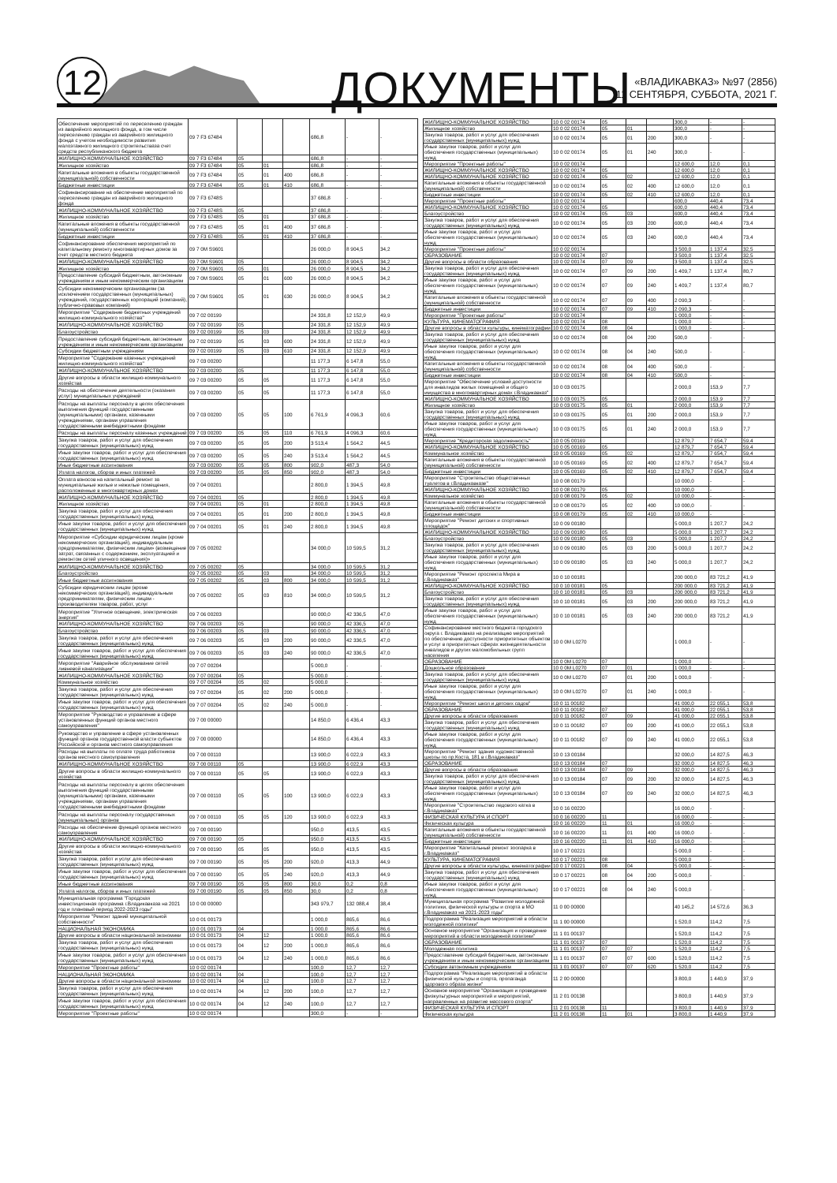12 ДОКУМЕНТЫ
«ВЛАДИКАВКАЗ» №97 (2856)
11 СЕНТЯБРЯ, СУББОТА, 2021 Г.
| Обеспечение мероприятий по переселению граждан из аварийного жилищного фонда, в том числе переселению граждан из аварийного жилищного фонда с учетом необходимости развития малоэтажного жилищного строительстваза счет средств республиканского бюджета | 09 7 F3 67484 | | | | 686,8 | - | - |
| ЖИЛИЩНО-КОММУНАЛЬНОЕ ХОЗЯЙСТВО | 09 7 F3 67484 | 05 | | | 686,8 | - | - |
| Жилищное хозяйство | 09 7 F3 67484 | 05 | 01 | | 686,8 | - | - |
| Капитальные вложения в объекты государственной (муниципальной) собственности | 09 7 F3 67484 | 05 | 01 | 400 | 686,8 | - | - |
| Бюджетные инвестиции | 09 7 F3 67484 | 05 | 01 | 410 | 686,8 | - | - |
| Софинансирование на обеспечение мероприятий по переселению граждан из аварийного жилищного фонда | 09 7 F3 6748S | | | | 37 686,8 | - | - |
| ЖИЛИЩНО-КОММУНАЛЬНОЕ ХОЗЯЙСТВО | 09 7 F3 6748S | 05 | | | 37 686,8 | - | - |
| Жилищное хозяйство | 09 7 F3 6748S | 05 | 01 | | 37 686,8 | - | - |
| Капитальные вложения в объекты государственной (муниципальной) собственности | 09 7 F3 6748S | 05 | 01 | 400 | 37 686,8 | - | - |
| Бюджетные инвестиции | 09 7 F3 6748S | 05 | 01 | 410 | 37 686,8 | - | - |
| Софинансирование обеспечения мероприятий по капитальному ремонту многоквартирных домов за счет средств местного бюджета | 09 7 0M S9601 | | | | 26 000,0 | 8 904,5 | 34,2 |
| ЖИЛИЩНО-КОММУНАЛЬНОЕ ХОЗЯЙСТВО | 09 7 0M S9601 | 05 | | | 26 000,0 | 8 904,5 | 34,2 |
| Жилищное хозяйство | 09 7 0M S9601 | 05 | 01 | | 26 000,0 | 8 904,5 | 34,2 |
| Предоставление субсидий бюджетным, автономным учреждениям и иным некоммерческим организациям | 09 7 0M S9601 | 05 | 01 | 600 | 26 000,0 | 8 904,5 | 34,2 |
| Субсидии некоммерческим организациям (за исключением государственных (муниципальных) учреждений, государственных корпораций (компаний), публично-правовых компаний) | 09 7 0M S9601 | 05 | 01 | 630 | 26 000,0 | 8 904,5 | 34,2 |
| Мероприятие "Содержание бюджетных учреждений жилищно-коммунального хозяйства" | 09 7 02 00199 | | | | 24 331,8 | 12 152,9 | 49,9 |
| ЖИЛИЩНО-КОММУНАЛЬНОЕ ХОЗЯЙСТВО | 09 7 02 00199 | 05 | | | 24 331,8 | 12 152,9 | 49,9 |
| Благоустройство | 09 7 02 00199 | 05 | 03 | | 24 331,8 | 12 152,9 | 49,9 |
| Предоставление субсидий бюджетным, автономным учреждениям и иным некоммерческим организациям | 09 7 02 00199 | 05 | 03 | 600 | 24 331,8 | 12 152,9 | 49,9 |
| Субсидии бюджетным учреждениям | 09 7 02 00199 | 05 | 03 | 610 | 24 331,8 | 12 152,9 | 49,9 |
| Мероприятие "Содержание казенных учреждений жилищно-коммунального хозяйства" | 09 7 03 00200 | | | | 11 177,3 | 6 147,8 | 55,0 |
| ЖИЛИЩНО-КОММУНАЛЬНОЕ ХОЗЯЙСТВО | 09 7 03 00200 | 05 | | | 11 177,3 | 6 147,8 | 55,0 |
| Другие вопросы в области жилищно-коммунального хозяйства | 09 7 03 00200 | 05 | 05 | | 11 177,3 | 6 147,8 | 55,0 |
| Расходы на обеспечение деятельности (оказания услуг) муниципальных учреждений | 09 7 03 00200 | 05 | 05 | | 11 177,3 | 6 147,8 | 55,0 |
| Расходы на выплаты персоналу в целях обеспечения выполнения функций государственными (муниципальными) органами, казенными учреждениями, органами управления государственными внебюджетными фондами | 09 7 03 00200 | 05 | 05 | 100 | 6 761,9 | 4 096,3 | 60,6 |
| Расходы на выплаты персоналу казенных учреждений | 09 7 03 00200 | 05 | 05 | 110 | 6 761,9 | 4 096,3 | 60,6 |
| Закупка товаров, работ и услуг для обеспечения государственных (муниципальных) нужд | 09 7 03 00200 | 05 | 05 | 200 | 3 513,4 | 1 564,2 | 44,5 |
| Иные закупки товаров, работ и услуг для обеспечения государственных (муниципальных) нужд | 09 7 03 00200 | 05 | 05 | 240 | 3 513,4 | 1 564,2 | 44,5 |
| Иные бюджетные ассигнования | 09 7 03 00200 | 05 | 05 | 800 | 902,0 | 487,3 | 54,0 |
| Уплата налогов, сборов и иных платежей | 09 7 03 00200 | 05 | 05 | 850 | 902,0 | 487,3 | 54,0 |
| Оплата взносов на капитальный ремонт за муниципальные жилые и нежилые помещения, расположенные в многоквартирных домах | 09 7 04 00201 | | | | 2 800,0 | 1 394,5 | 49,8 |
| ЖИЛИЩНО-КОММУНАЛЬНОЕ ХОЗЯЙСТВО | 09 7 04 00201 | 05 | | | 2 800,0 | 1 394,5 | 49,8 |
| Жилищное хозяйство | 09 7 04 00201 | 05 | 01 | | 2 800,0 | 1 394,5 | 49,8 |
| Закупка товаров, работ и услуг для обеспечения государственных (муниципальных) нужд | 09 7 04 00201 | 05 | 01 | 200 | 2 800,0 | 1 394,5 | 49,8 |
| Иные закупки товаров, работ и услуг для обеспечения государственных (муниципальных) нужд | 09 7 04 00201 | 05 | 01 | 240 | 2 800,0 | 1 394,5 | 49,8 |
| Мероприятие «Субсидии юридическим лицам (кроме некоммерческих организаций), индивидуальным предпринимателям, физическим лицам» (возмещение затрат, связанных с содержанием, эксплуатацией и ремонтом сетей уличного освещения)» | 09 7 05 00202 | | | | 34 000,0 | 10 599,5 | 31,2 |
| ЖИЛИЩНО-КОММУНАЛЬНОЕ ХОЗЯЙСТВО | 09 7 05 00202 | 05 | | | 34 000,0 | 10 599,5 | 31,2 |
| Благоустройство | 09 7 05 00202 | 05 | 03 | | 34 000,0 | 10 599,5 | 31,2 |
| Иные бюджетные ассигнования | 09 7 05 00202 | 05 | 03 | 800 | 34 000,0 | 10 599,5 | 31,2 |
| Субсидии юридическим лицам (кроме некоммерческих организаций), индивидуальным предпринимателям, физическим лицам - производителям товаров, работ, услуг | 09 7 05 00202 | 05 | 03 | 810 | 34 000,0 | 10 599,5 | 31,2 |
| Мероприятие "Уличное освещение, электрическая энергия" | 09 7 06 00203 | | | | 90 000,0 | 42 336,5 | 47,0 |
| ЖИЛИЩНО-КОММУНАЛЬНОЕ ХОЗЯЙСТВО | 09 7 06 00203 | 05 | | | 90 000,0 | 42 336,5 | 47,0 |
| Благоустройство | 09 7 06 00203 | 05 | 03 | | 90 000,0 | 42 336,5 | 47,0 |
| Закупка товаров, работ и услуг для обеспечения государственных (муниципальных) нужд | 09 7 06 00203 | 05 | 03 | 200 | 90 000,0 | 42 336,5 | 47,0 |
| Иные закупки товаров, работ и услуг для обеспечения государственных (муниципальных) нужд | 09 7 06 00203 | 05 | 03 | 240 | 90 000,0 | 42 336,5 | 47,0 |
| Мероприятие "Аварийное обслуживание сетей ливневой канализации" | 09 7 07 00204 | | | | 5 000,0 | - | - |
| ЖИЛИЩНО-КОММУНАЛЬНОЕ ХОЗЯЙСТВО | 09 7 07 00204 | 05 | | | 5 000,0 | - | - |
| Коммунальное хозяйство | 09 7 07 00204 | 05 | 02 | | 5 000,0 | - | - |
| Закупка товаров, работ и услуг для обеспечения государственных (муниципальных) нужд | 09 7 07 00204 | 05 | 02 | 200 | 5 000,0 | - | - |
| Иные закупки товаров, работ и услуг для обеспечения государственных (муниципальных) нужд | 09 7 07 00204 | 05 | 02 | 240 | 5 000,0 | - | - |
| Мероприятие "Руководство и управление в сфере установленных функций органов местного самоуправления" | 09 7 00 00000 | | | | 14 850,0 | 6 436,4 | 43,3 |
| Руководство и управление в сфере установленных функций органов государственной власти субъектов Российской и органов местного самоуправления | 09 7 00 00000 | | | | 14 850,0 | 6 436,4 | 43,3 |
| Расходы на выплаты по оплате труда работников органов местного самоуправления | 09 7 00 00110 | | | | 13 900,0 | 6 022,9 | 43,3 |
| ЖИЛИЩНО-КОММУНАЛЬНОЕ ХОЗЯЙСТВО | 09 7 00 00110 | 05 | | | 13 900,0 | 6 022,9 | 43,3 |
| Другие вопросы в области жилищно-коммунального хозяйства | 09 7 00 00110 | 05 | 05 | | 13 900,0 | 6 022,9 | 43,3 |
| Расходы на выплаты персоналу в целях обеспечения выполнения функций государственными (муниципальными) органами, казенными учреждениями, органами управления государственными внебюджетными фондами | 09 7 00 00110 | 05 | 05 | 100 | 13 900,0 | 6 022,9 | 43,3 |
| Расходы на выплаты персоналу государственных (муниципальных) органов | 09 7 00 00110 | 05 | 05 | 120 | 13 900,0 | 6 022,9 | 43,3 |
| Расходы на обеспечение функций органов местного самоуправления | 09 7 00 00190 | | | | 950,0 | 413,5 | 43,5 |
| ЖИЛИЩНО-КОММУНАЛЬНОЕ ХОЗЯЙСТВО | 09 7 00 00190 | 05 | | | 950,0 | 413,5 | 43,5 |
| Другие вопросы в области жилищно-коммунального хозяйства | 09 7 00 00190 | 05 | 05 | | 950,0 | 413,5 | 43,5 |
| Закупка товаров, работ и услуг для обеспечения государственных (муниципальных) нужд | 09 7 00 00190 | 05 | 05 | 200 | 920,0 | 413,3 | 44,9 |
| Иные закупки товаров, работ и услуг для обеспечения государственных (муниципальных) нужд | 09 7 00 00190 | 05 | 05 | 240 | 920,0 | 413,3 | 44,9 |
| Иные бюджетные ассигнования | 09 7 00 00190 | 05 | 05 | 800 | 30,0 | 0,2 | 0,8 |
| Уплата налогов, сборов и иных платежей | 09 7 00 00190 | 05 | 05 | 850 | 30,0 | 0,2 | 0,8 |
| Муниципальная программа "Городская инвестиционная программа г.Владикавказа на 2021 год и плановый период 2022-2023 годы" | 10 0 00 00000 | | | | 343 979,7 | 132 088,4 | 38,4 |
| Мероприятие "Ремонт зданий муниципальной собственности" | 10 0 01 00173 | | | | 1 000,0 | 865,6 | 86,6 |
| НАЦИОНАЛЬНАЯ ЭКОНОМИКА | 10 0 01 00173 | 04 | | | 1 000,0 | 865,6 | 86,6 |
| Другие вопросы в области национальной экономики | 10 0 01 00173 | 04 | 12 | | 1 000,0 | 865,6 | 86,6 |
| Закупка товаров, работ и услуг для обеспечения государственных (муниципальных) нужд | 10 0 01 00173 | 04 | 12 | 200 | 1 000,0 | 865,6 | 86,6 |
| Иные закупки товаров, работ и услуг для обеспечения государственных (муниципальных) нужд | 10 0 01 00173 | 04 | 12 | 240 | 1 000,0 | 865,6 | 86,6 |
| Мероприятие "Проектные работы" | 10 0 02 00174 | | | | 100,0 | 12,7 | 12,7 |
| НАЦИОНАЛЬНАЯ ЭКОНОМИКА | 10 0 02 00174 | 04 | | | 100,0 | 12,7 | 12,7 |
| Другие вопросы в области национальной экономики | 10 0 02 00174 | 04 | 12 | | 100,0 | 12,7 | 12,7 |
| Закупка товаров, работ и услуг для обеспечения государственных (муниципальных) нужд | 10 0 02 00174 | 04 | 12 | 200 | 100,0 | 12,7 | 12,7 |
| Иные закупки товаров, работ и услуг для обеспечения государственных (муниципальных) нужд | 10 0 02 00174 | 04 | 12 | 240 | 100,0 | 12,7 | 12,7 |
| Мероприятие "Проектные работы" | 10 0 02 00174 | | | | 300,0 | - | - |
| ЖИЛИЩНО-КОММУНАЛЬНОЕ ХОЗЯЙСТВО | 10 0 02 00174 | 05 | | | 300,0 | - | - |
| Жилищное хозяйство | 10 0 02 00174 | 05 | 01 | | 300,0 | - | - |
| Закупка товаров, работ и услуг для обеспечения государственных (муниципальных) нужд | 10 0 02 00174 | 05 | 01 | 200 | 300,0 | - | - |
| Иные закупки товаров, работ и услуг для обеспечения государственных (муниципальных) нужд | 10 0 02 00174 | 05 | 01 | 240 | 300,0 | - | - |
| Мероприятие "Проектные работы" | 10 0 02 00174 | | | | 12 600,0 | 12,0 | 0,1 |
| ЖИЛИЩНО-КОММУНАЛЬНОЕ ХОЗЯЙСТВО | 10 0 02 00174 | 05 | | | 12 600,0 | 12,0 | 0,1 |
| ЖИЛИЩНО-КОММУНАЛЬНОЕ ХОЗЯЙСТВО | 10 0 02 00174 | 05 | 02 | | 12 600,0 | 12,0 | 0,1 |
| Капитальные вложения в объекты государственной (муниципальной) собственности | 10 0 02 00174 | 05 | 02 | 400 | 12 600,0 | 12,0 | 0,1 |
| Бюджетные инвестиции | 10 0 02 00174 | 05 | 02 | 410 | 12 600,0 | 12,0 | 0,1 |
| Мероприятие "Проектные работы" | 10 0 02 00174 | | | | 600,0 | 440,4 | 73,4 |
| ЖИЛИЩНО-КОММУНАЛЬНОЕ ХОЗЯЙСТВО | 10 0 02 00174 | 05 | | | 600,0 | 440,4 | 73,4 |
| Благоустройство | 10 0 02 00174 | 05 | 03 | | 600,0 | 440,4 | 73,4 |
| Закупка товаров, работ и услуг для обеспечения государственных (муниципальных) нужд | 10 0 02 00174 | 05 | 03 | 200 | 600,0 | 440,4 | 73,4 |
| Иные закупки товаров, работ и услуг для обеспечения государственных (муниципальных) нужд | 10 0 02 00174 | 05 | 03 | 240 | 600,0 | 440,4 | 73,4 |
| Мероприятие "Проектные работы" | 10 0 02 00174 | | | | 3 500,0 | 1 137,4 | 32,5 |
| ОБРАЗОВАНИЕ | 10 0 02 00174 | 07 | | | 3 500,0 | 1 137,4 | 32,5 |
| Другие вопросы в области образования | 10 0 02 00174 | 07 | 09 | | 3 500,0 | 1 137,4 | 32,5 |
| Закупка товаров, работ и услуг для обеспечения государственных (муниципальных) нужд | 10 0 02 00174 | 07 | 09 | 200 | 1 409,7 | 1 137,4 | 80,7 |
| Иные закупки товаров, работ и услуг для обеспечения государственных (муниципальных) нужд | 10 0 02 00174 | 07 | 09 | 240 | 1 409,7 | 1 137,4 | 80,7 |
| Капитальные вложения в объекты государственной (муниципальной) собственности | 10 0 02 00174 | 07 | 09 | 400 | 2 090,3 | - | - |
| Бюджетные инвестиции | 10 0 02 00174 | 07 | 09 | 410 | 2 090,3 | - | - |
| Мероприятие "Проектные работы" | 10 0 02 00174 | | | | 1 000,0 | - | - |
| КУЛЬТУРА, КИНЕМАТОГРАФИЯ | 10 0 02 00174 | 08 | | | 1 000,0 | - | - |
| Другие вопросы в области культуры, кинематографии | 10 0 02 00174 | 08 | 04 | | 1 000,0 | - | - |
| Закупка товаров, работ и услуг для обеспечения государственных (муниципальных) нужд | 10 0 02 00174 | 08 | 04 | 200 | 500,0 | - | - |
| Иные закупки товаров, работ и услуг для обеспечения государственных (муниципальных) нужд | 10 0 02 00174 | 08 | 04 | 240 | 500,0 | - | - |
| Капитальные вложения в объекты государственной (муниципальной) собственности | 10 0 02 00174 | 08 | 04 | 400 | 500,0 | - | - |
| Бюджетные инвестиции | 10 0 02 00174 | 08 | 04 | 410 | 500,0 | - | - |
| Мероприятие "Обеспечение условий доступности для инвалидов жилых помещений и общего имущества в многоквартирных домах г.Владикавказ" | 10 0 03 00175 | | | | 2 000,0 | 153,9 | 7,7 |
| ЖИЛИЩНО-КОММУНАЛЬНОЕ ХОЗЯЙСТВО | 10 0 03 00175 | 05 | | | 2 000,0 | 153,9 | 7,7 |
| Жилищное хозяйство | 10 0 03 00175 | 05 | 01 | | 2 000,0 | 153,9 | 7,7 |
| Закупка товаров, работ и услуг для обеспечения государственных (муниципальных) нужд | 10 0 03 00175 | 05 | 01 | 200 | 2 000,0 | 153,9 | 7,7 |
| Иные закупки товаров, работ и услуг для обеспечения государственных (муниципальных) нужд | 10 0 03 00175 | 05 | 01 | 240 | 2 000,0 | 153,9 | 7,7 |
| Мероприятие "Кредиторская задолженность" | 10 0 05 00169 | | | | 12 879,7 | 7 654,7 | 59,4 |
| ЖИЛИЩНО-КОММУНАЛЬНОЕ ХОЗЯЙСТВО | 10 0 05 00169 | 05 | | | 12 879,7 | 7 654,7 | 59,4 |
| Коммунальное хозяйство | 10 0 05 00169 | 05 | 02 | | 12 879,7 | 7 654,7 | 59,4 |
| Капитальные вложения в объекты государственной (муниципальной) собственности | 10 0 05 00169 | 05 | 02 | 400 | 12 879,7 | 7 654,7 | 59,4 |
| Бюджетные инвестиции | 10 0 05 00169 | 05 | 02 | 410 | 12 879,7 | 7 654,7 | 59,4 |
| Мероприятие "Строительство общественных туалетов в г.Владикавказе" | 10 0 08 00179 | | | | 10 000,0 | - | - |
| ЖИЛИЩНО-КОММУНАЛЬНОЕ ХОЗЯЙСТВО | 10 0 08 00179 | 05 | | | 10 000,0 | - | - |
| Коммунальное хозяйство | 10 0 08 00179 | 05 | 02 | | 10 000,0 | - | - |
| Капитальные вложения в объекты государственной (муниципальной) собственности | 10 0 08 00179 | 05 | 02 | 400 | 10 000,0 | - | - |
| Бюджетные инвестиции | 10 0 08 00179 | 05 | 02 | 410 | 10 000,0 | - | - |
| Мероприятие "Ремонт детских и спортивных площадок" | 10 0 09 00180 | | | | 5 000,0 | 1 207,7 | 24,2 |
| ЖИЛИЩНО-КОММУНАЛЬНОЕ ХОЗЯЙСТВО | 10 0 09 00180 | 05 | | | 5 000,0 | 1 207,7 | 24,2 |
| Благоустройство | 10 0 09 00180 | 05 | 03 | | 5 000,0 | 1 207,7 | 24,2 |
| Закупка товаров, работ и услуг для обеспечения государственных (муниципальных) нужд | 10 0 09 00180 | 05 | 03 | 200 | 5 000,0 | 1 207,7 | 24,2 |
| Иные закупки товаров, работ и услуг для обеспечения государственных (муниципальных) нужд | 10 0 09 00180 | 05 | 03 | 240 | 5 000,0 | 1 207,7 | 24,2 |
| Мероприятие "Ремонт проспекта Мира в г.Владикавказ" | 10 0 10 00181 | | | | 200 000,0 | 83 721,2 | 41,9 |
| ЖИЛИЩНО-КОММУНАЛЬНОЕ ХОЗЯЙСТВО | 10 0 10 00181 | 05 | | | 200 000,0 | 83 721,2 | 41,9 |
| Благоустройство | 10 0 10 00181 | 05 | 03 | | 200 000,0 | 83 721,2 | 41,9 |
| Закупка товаров, работ и услуг для обеспечения государственных (муниципальных) нужд | 10 0 10 00181 | 05 | 03 | 200 | 200 000,0 | 83 721,2 | 41,9 |
| Иные закупки товаров, работ и услуг для обеспечения государственных (муниципальных) нужд | 10 0 10 00181 | 05 | 03 | 240 | 200 000,0 | 83 721,2 | 41,9 |
| Софинансирование местного бюджета городского округа г. Владикавказ на реализацию мероприятий по обеспечению доступности приоритетных объектов и услуг в приоритетных сферах жизнедеятельности инвалидов и других маломобильных групп населения | 10 0 0M L0270 | | | | 1 000,0 | - | - |
| ОБРАЗОВАНИЕ | 10 0 0M L0270 | 07 | | | 1 000,0 | - | - |
| Дошкольное образование | 10 0 0M L0270 | 07 | 01 | | 1 000,0 | - | - |
| Закупка товаров, работ и услуг для обеспечения государственных (муниципальных) нужд | 10 0 0M L0270 | 07 | 01 | 200 | 1 000,0 | - | - |
| Иные закупки товаров, работ и услуг для обеспечения государственных (муниципальных) нужд | 10 0 0M L0270 | 07 | 01 | 240 | 1 000,0 | - | - |
| Мероприятие "Ремонт школ и детских садов" | 10 0 11 00182 | | | | 41 000,0 | 22 055,1 | 53,8 |
| ОБРАЗОВАНИЕ | 10 0 11 00182 | 07 | | | 41 000,0 | 22 055,1 | 53,8 |
| Другие вопросы в области образования | 10 0 11 00182 | 07 | 09 | | 41 000,0 | 22 055,1 | 53,8 |
| Закупка товаров, работ и услуг для обеспечения государственных (муниципальных) нужд | 10 0 11 00182 | 07 | 09 | 200 | 41 000,0 | 22 055,1 | 53,8 |
| Иные закупки товаров, работ и услуг для обеспечения государственных (муниципальных) нужд | 10 0 11 00182 | 07 | 09 | 240 | 41 000,0 | 22 055,1 | 53,8 |
| Мероприятие "Ремонт здания художественной школы по пр.Коста, 181 в г.Владикавказ" | 10 0 13 00184 | | | | 32 000,0 | 14 827,5 | 46,3 |
| ОБРАЗОВАНИЕ | 10 0 13 00184 | 07 | | | 32 000,0 | 14 827,5 | 46,3 |
| Другие вопросы в области образования | 10 0 13 00184 | 07 | 09 | | 32 000,0 | 14 827,5 | 46,3 |
| Закупка товаров, работ и услуг для обеспечения государственных (муниципальных) нужд | 10 0 13 00184 | 07 | 09 | 200 | 32 000,0 | 14 827,5 | 46,3 |
| Иные закупки товаров, работ и услуг для обеспечения государственных (муниципальных) нужд | 10 0 13 00184 | 07 | 09 | 240 | 32 000,0 | 14 827,5 | 46,3 |
| Мероприятие "Строительство ледового катка в г.Владикавказ" | 10 0 16 00220 | | | | 16 000,0 | - | - |
| ФИЗИЧЕСКАЯ КУЛЬТУРА И СПОРТ | 10 0 16 00220 | 11 | | | 16 000,0 | - | - |
| Физическая культура | 10 0 16 00220 | 11 | 01 | | 16 000,0 | - | - |
| Капитальные вложения в объекты государственной (муниципальной) собственности | 10 0 16 00220 | 11 | 01 | 400 | 16 000,0 | - | - |
| Бюджетные инвестиции | 10 0 16 00220 | 11 | 01 | 410 | 16 000,0 | - | - |
| Мероприятие "Капитальный ремонт зоопарка в г.Владикавказ" | 10 0 17 00221 | | | | 5 000,0 | - | - |
| КУЛЬТУРА, КИНЕМАТОГРАФИЯ | 10 0 17 00221 | 08 | | | 5 000,0 | - | - |
| Другие вопросы в области культуры, кинематографии | 10 0 17 00221 | 08 | 04 | | 5 000,0 | - | - |
| Закупка товаров, работ и услуг для обеспечения государственных (муниципальных) нужд | 10 0 17 00221 | 08 | 04 | 200 | 5 000,0 | - | - |
| Иные закупки товаров, работ и услуг для обеспечения государственных (муниципальных) нужд | 10 0 17 00221 | 08 | 04 | 240 | 5 000,0 | - | - |
| Муниципальная программа "Развитие молодежной политики, физической культуры и спорта в МО г.Владикавказ на 2021-2023 годы" | 11 0 00 00000 | | | | 40 145,2 | 14 572,6 | 36,3 |
| Подпрограмма "Реализация мероприятий в области молодежной политики" | 11 1 00 00000 | | | | 1 520,0 | 114,2 | 7,5 |
| Основное мероприятие "Организация и проведение мероприятий в области молодежной политики" | 11 1 01 00137 | | | | 1 520,0 | 114,2 | 7,5 |
| ОБРАЗОВАНИЕ | 11 1 01 00137 | 07 | | | 1 520,0 | 114,2 | 7,5 |
| Молодежная политика | 11 1 01 00137 | 07 | 07 | | 1 520,0 | 114,2 | 7,5 |
| Предоставление субсидий бюджетным, автономным учреждениям и иным некоммерческим организациям | 11 1 01 00137 | 07 | 07 | 600 | 1 520,0 | 114,2 | 7,5 |
| Субсидии автономным учреждениям | 11 1 01 00137 | 07 | 07 | 620 | 1 520,0 | 114,2 | 7,5 |
| Подпрограмма "Реализация мероприятий в области физической культуры и спорта, пропаганда здорового образа жизни" | 11 2 00 00000 | | | | 3 800,0 | 1 440,9 | 37,9 |
| Основное мероприятие "Организация и проведение физкультурных мероприятий и мероприятий, направленных на развитие массового спорта" | 11 2 01 00138 | | | | 3 800,0 | 1 440,9 | 37,9 |
| ФИЗИЧЕСКАЯ КУЛЬТУРА И СПОРТ | 11 2 01 00138 | 11 | | | 3 800,0 | 1 440,9 | 37,9 |
| Физическая культура | 11 2 01 00138 | 11 | 01 | | 3 800,0 | 1 440,9 | 37,9 |